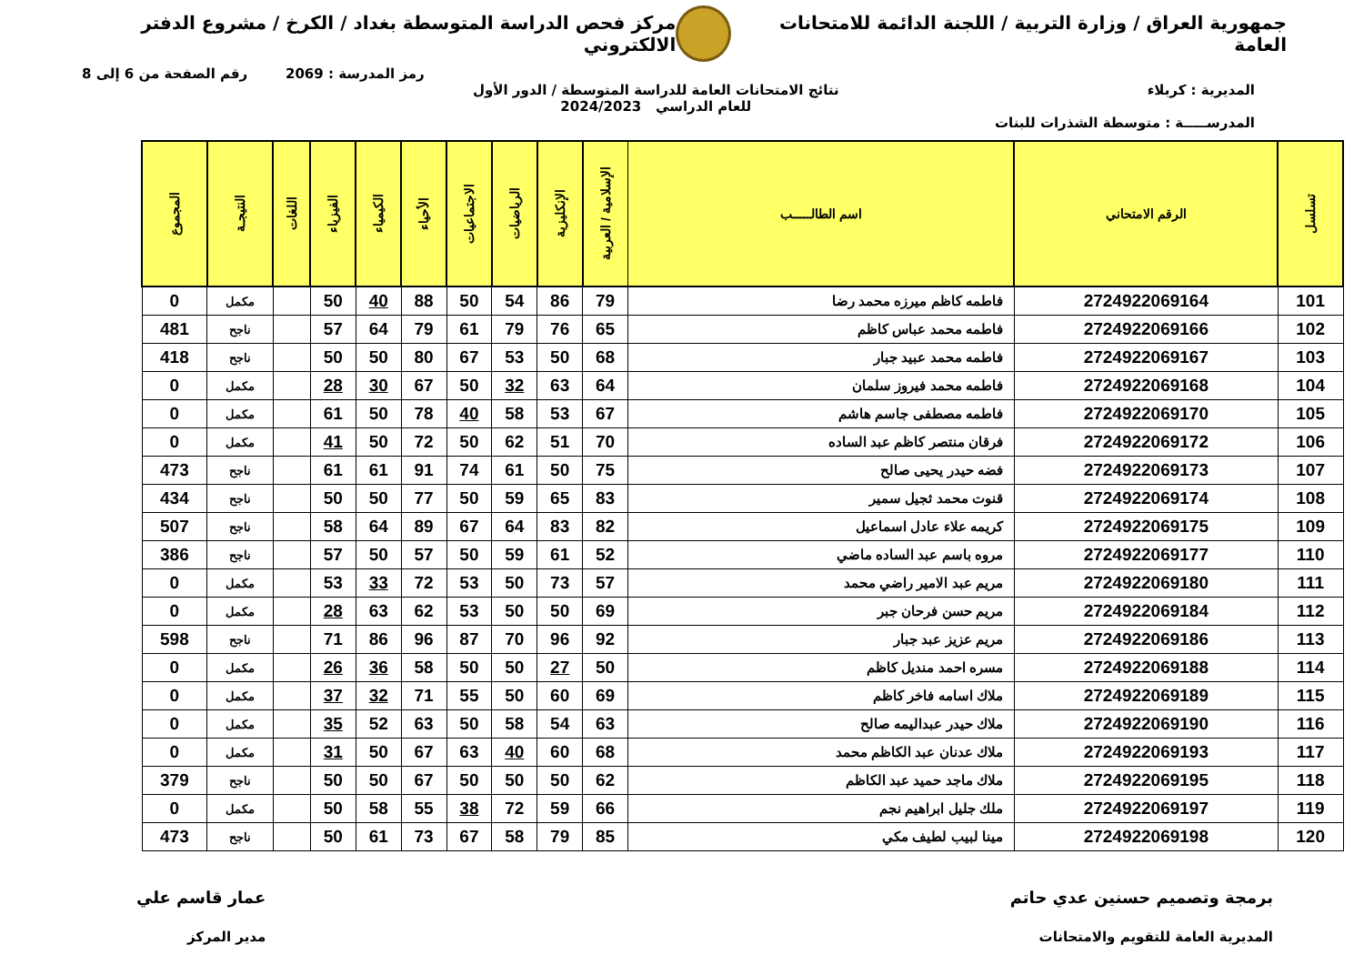جمهورية العراق / وزارة التربية / اللجنة الدائمة للامتحانات العامة
مركز فحص الدراسة المتوسطة بغداد / الكرخ / مشروع الدفتر الالكتروني
رمز المدرسة : 2069 رقم الصفحة من 6 إلى 8
المديرية : كربلاء نتائج الامتحانات العامة للدراسة المتوسطة / الدور الأول
للعام الدراسي 2024/2023
المدرســـــة : متوسطة الشذرات للبنات
| تسلسل | الرقم الامتحاني | اسم الطالـــــب | الإسلامية / العربية | الإنكليزية | الرياضيات | الاجتماعيات | الأحياء | الكيمياء | الفيزياء | اللغات | النتيجـة | المجموع |
| --- | --- | --- | --- | --- | --- | --- | --- | --- | --- | --- | --- | --- |
| 101 | 2724922069164 | فاطمه كاظم ميرزه محمد رضا | 79 | 86 | 54 | 50 | 88 | 40 | 50 | | مكمل | 0 |
| 102 | 2724922069166 | فاطمه محمد عباس كاظم | 65 | 76 | 79 | 61 | 79 | 64 | 57 | | ناجح | 481 |
| 103 | 2724922069167 | فاطمه محمد عبيد جبار | 68 | 50 | 53 | 67 | 80 | 50 | 50 | | ناجح | 418 |
| 104 | 2724922069168 | فاطمه محمد فيروز سلمان | 64 | 63 | 32 | 50 | 67 | 30 | 28 | | مكمل | 0 |
| 105 | 2724922069170 | فاطمه مصطفى جاسم هاشم | 67 | 53 | 58 | 40 | 78 | 50 | 61 | | مكمل | 0 |
| 106 | 2724922069172 | فرقان منتصر كاظم عبد الساده | 70 | 51 | 62 | 50 | 72 | 50 | 41 | | مكمل | 0 |
| 107 | 2724922069173 | فضه حيدر يحيى صالح | 75 | 50 | 61 | 74 | 91 | 61 | 61 | | ناجح | 473 |
| 108 | 2724922069174 | قنوت محمد ثجيل سمير | 83 | 65 | 59 | 50 | 77 | 50 | 50 | | ناجح | 434 |
| 109 | 2724922069175 | كريمه علاء عادل اسماعيل | 82 | 83 | 64 | 67 | 89 | 64 | 58 | | ناجح | 507 |
| 110 | 2724922069177 | مروه باسم عبد الساده ماضي | 52 | 61 | 59 | 50 | 57 | 50 | 57 | | ناجح | 386 |
| 111 | 2724922069180 | مريم عبد الامير راضي محمد | 57 | 73 | 50 | 53 | 72 | 33 | 53 | | مكمل | 0 |
| 112 | 2724922069184 | مريم حسن فرحان جبر | 69 | 50 | 50 | 53 | 62 | 63 | 28 | | مكمل | 0 |
| 113 | 2724922069186 | مريم عزيز عبد جبار | 92 | 96 | 70 | 87 | 96 | 86 | 71 | | ناجح | 598 |
| 114 | 2724922069188 | مسره احمد منديل كاظم | 50 | 27 | 50 | 50 | 58 | 36 | 26 | | مكمل | 0 |
| 115 | 2724922069189 | ملاك اسامه فاخر كاظم | 69 | 60 | 50 | 55 | 71 | 32 | 37 | | مكمل | 0 |
| 116 | 2724922069190 | ملاك حيدر عبداليمه صالح | 63 | 54 | 58 | 50 | 63 | 52 | 35 | | مكمل | 0 |
| 117 | 2724922069193 | ملاك عدنان عبد الكاظم محمد | 68 | 60 | 40 | 63 | 67 | 50 | 31 | | مكمل | 0 |
| 118 | 2724922069195 | ملاك ماجد حميد عبد الكاظم | 62 | 50 | 50 | 50 | 67 | 50 | 50 | | ناجح | 379 |
| 119 | 2724922069197 | ملك جليل ابراهيم نجم | 66 | 59 | 72 | 38 | 55 | 58 | 50 | | مكمل | 0 |
| 120 | 2724922069198 | مينا لبيب لطيف مكي | 85 | 79 | 58 | 67 | 73 | 61 | 50 | | ناجح | 473 |
برمجة وتصميم حسنين عدي حاتم
المديرية العامة للتقويم والامتحانات
عمار قاسم علي
مدير المركز